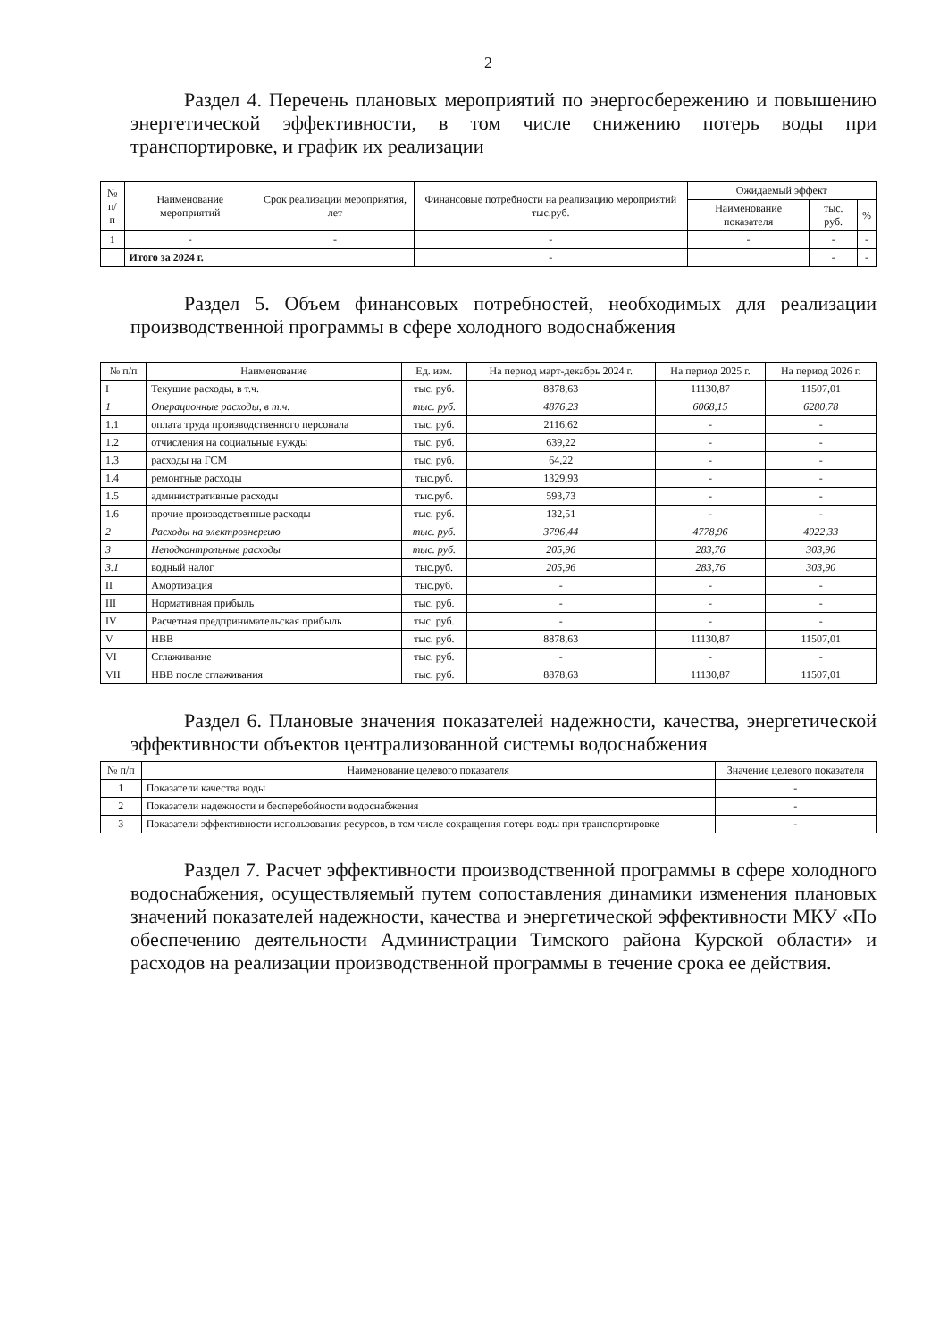2
Раздел 4. Перечень плановых мероприятий по энергосбережению и повышению энергетической эффективности, в том числе снижению потерь воды при транспортировке, и график их реализации
| № п/п | Наименование мероприятий | Срок реализации мероприятия, лет | Финансовые потребности на реализацию мероприятий тыс.руб. | Ожидаемый эффект | | |
| --- | --- | --- | --- | --- | --- | --- |
| | | | | Наименование показателя | тыс. руб. | % |
| 1 | - | - | - | - | - | - |
| | Итого за 2024 г. | | - | | - | - |
Раздел 5. Объем финансовых потребностей, необходимых для реализации производственной программы в сфере холодного водоснабжения
| № п/п | Наименование | Ед. изм. | На период март-декабрь 2024 г. | На период 2025 г. | На период 2026 г. |
| --- | --- | --- | --- | --- | --- |
| I | Текущие расходы, в т.ч. | тыс. руб. | 8878,63 | 11130,87 | 11507,01 |
| 1 | Операционные расходы, в т.ч. | тыс. руб. | 4876,23 | 6068,15 | 6280,78 |
| 1.1 | оплата труда производственного персонала | тыс. руб. | 2116,62 | - | - |
| 1.2 | отчисления на социальные нужды | тыс. руб. | 639,22 | - | - |
| 1.3 | расходы на ГСМ | тыс. руб. | 64,22 | - | - |
| 1.4 | ремонтные расходы | тыс.руб. | 1329,93 | - | - |
| 1.5 | административные расходы | тыс.руб. | 593,73 | - | - |
| 1.6 | прочие производственные расходы | тыс. руб. | 132,51 | - | - |
| 2 | Расходы на электроэнергию | тыс. руб. | 3796,44 | 4778,96 | 4922,33 |
| 3 | Неподконтрольные расходы | тыс. руб. | 205,96 | 283,76 | 303,90 |
| 3.1 | водный налог | тыс.руб. | 205,96 | 283,76 | 303,90 |
| II | Амортизация | тыс.руб. | - | - | - |
| III | Нормативная прибыль | тыс. руб. | - | - | - |
| IV | Расчетная предпринимательская прибыль | тыс. руб. | - | - | - |
| V | НВВ | тыс. руб. | 8878,63 | 11130,87 | 11507,01 |
| VI | Сглаживание | тыс. руб. | - | - | - |
| VII | НВВ после сглаживания | тыс. руб. | 8878,63 | 11130,87 | 11507,01 |
Раздел 6. Плановые значения показателей надежности, качества, энергетической эффективности объектов централизованной системы водоснабжения
| № п/п | Наименование целевого показателя | Значение целевого показателя |
| --- | --- | --- |
| 1 | Показатели качества воды | - |
| 2 | Показатели надежности и бесперебойности водоснабжения | - |
| 3 | Показатели эффективности использования ресурсов, в том числе сокращения потерь воды при транспортировке | - |
Раздел 7. Расчет эффективности производственной программы в сфере холодного водоснабжения, осуществляемый путем сопоставления динамики изменения плановых значений показателей надежности, качества и энергетической эффективности МКУ «По обеспечению деятельности Администрации Тимского района Курской области» и расходов на реализации производственной программы в течение срока ее действия.